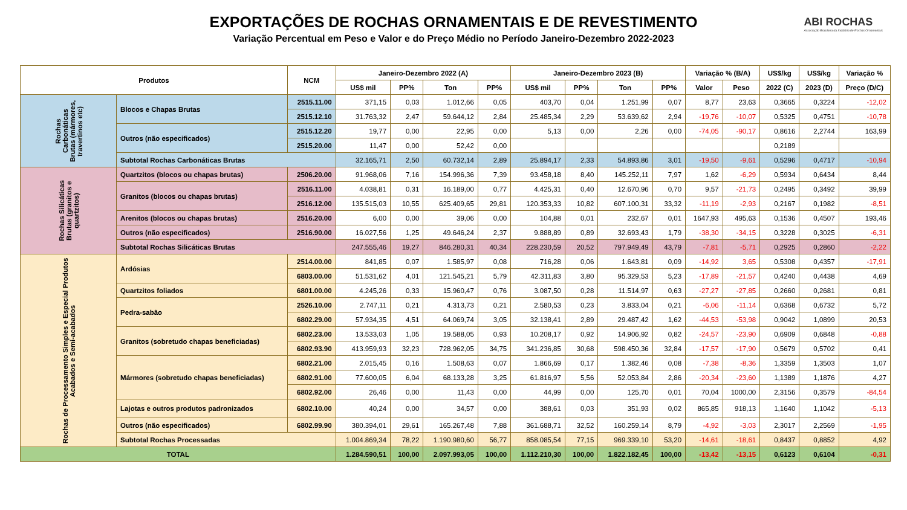EXPORTAÇÕES DE ROCHAS ORNAMENTAIS E DE REVESTIMENTO
Variação Percentual em Peso e Valor e do Preço Médio no Período Janeiro-Dezembro 2022-2023
ABI ROCHAS
Associação Brasileira da Indústria de Rochas Ornamentais
| Produtos | | NCM | Janeiro-Dezembro 2022 (A) | | | | Janeiro-Dezembro 2023 (B) | | | | Variação % (B/A) | | US$/kg | US$/kg | Variação % |
| --- | --- | --- | --- | --- | --- | --- | --- | --- | --- | --- | --- | --- | --- | --- | --- |
| | | | US$ mil | PP% | Ton | PP% | US$ mil | PP% | Ton | PP% | Valor | Peso | 2022 (C) | 2023 (D) | Preço (D/C) |
| Rochas Carbonáticas Brutas (mármores, travertinos etc) | Blocos e Chapas Brutas | 2515.11.00 | 371,15 | 0,03 | 1.012,66 | 0,05 | 403,70 | 0,04 | 1.251,99 | 0,07 | 8,77 | 23,63 | 0,3665 | 0,3224 | -12,02 |
| | | 2515.12.10 | 31.763,32 | 2,47 | 59.644,12 | 2,84 | 25.485,34 | 2,29 | 53.639,62 | 2,94 | -19,76 | -10,07 | 0,5325 | 0,4751 | -10,78 |
| | Outros (não especificados) | 2515.12.20 | 19,77 | 0,00 | 22,95 | 0,00 | 5,13 | 0,00 | 2,26 | 0,00 | -74,05 | -90,17 | 0,8616 | 2,2744 | 163,99 |
| | | 2515.20.00 | 11,47 | 0,00 | 52,42 | 0,00 | | | | | | | 0,2189 | | |
| | Subtotal Rochas Carbonáticas Brutas | | 32.165,71 | 2,50 | 60.732,14 | 2,89 | 25.894,17 | 2,33 | 54.893,86 | 3,01 | -19,50 | -9,61 | 0,5296 | 0,4717 | -10,94 |
| Rochas Silicáticas Brutas (granitos e quartzitos) | Quartzitos (blocos ou chapas brutas) | 2506.20.00 | 91.968,06 | 7,16 | 154.996,36 | 7,39 | 93.458,18 | 8,40 | 145.252,11 | 7,97 | 1,62 | -6,29 | 0,5934 | 0,6434 | 8,44 |
| | Granitos (blocos ou chapas brutas) | 2516.11.00 | 4.038,81 | 0,31 | 16.189,00 | 0,77 | 4.425,31 | 0,40 | 12.670,96 | 0,70 | 9,57 | -21,73 | 0,2495 | 0,3492 | 39,99 |
| | | 2516.12.00 | 135.515,03 | 10,55 | 625.409,65 | 29,81 | 120.353,33 | 10,82 | 607.100,31 | 33,32 | -11,19 | -2,93 | 0,2167 | 0,1982 | -8,51 |
| | Arenitos (blocos ou chapas brutas) | 2516.20.00 | 6,00 | 0,00 | 39,06 | 0,00 | 104,88 | 0,01 | 232,67 | 0,01 | 1647,93 | 495,63 | 0,1536 | 0,4507 | 193,46 |
| | Outros (não especificados) | 2516.90.00 | 16.027,56 | 1,25 | 49.646,24 | 2,37 | 9.888,89 | 0,89 | 32.693,43 | 1,79 | -38,30 | -34,15 | 0,3228 | 0,3025 | -6,31 |
| | Subtotal Rochas Silicáticas Brutas | | 247.555,46 | 19,27 | 846.280,31 | 40,34 | 228.230,59 | 20,52 | 797.949,49 | 43,79 | -7,81 | -5,71 | 0,2925 | 0,2860 | -2,22 |
| Rochas de Processamento Simples e Especial Produtos Acabados e Semi-acabados | Ardósias | 2514.00.00 | 841,85 | 0,07 | 1.585,97 | 0,08 | 716,28 | 0,06 | 1.643,81 | 0,09 | -14,92 | 3,65 | 0,5308 | 0,4357 | -17,91 |
| | | 6803.00.00 | 51.531,62 | 4,01 | 121.545,21 | 5,79 | 42.311,83 | 3,80 | 95.329,53 | 5,23 | -17,89 | -21,57 | 0,4240 | 0,4438 | 4,69 |
| | Quartzitos foliados | 6801.00.00 | 4.245,26 | 0,33 | 15.960,47 | 0,76 | 3.087,50 | 0,28 | 11.514,97 | 0,63 | -27,27 | -27,85 | 0,2660 | 0,2681 | 0,81 |
| | Pedra-sabão | 2526.10.00 | 2.747,11 | 0,21 | 4.313,73 | 0,21 | 2.580,53 | 0,23 | 3.833,04 | 0,21 | -6,06 | -11,14 | 0,6368 | 0,6732 | 5,72 |
| | | 6802.29.00 | 57.934,35 | 4,51 | 64.069,74 | 3,05 | 32.138,41 | 2,89 | 29.487,42 | 1,62 | -44,53 | -53,98 | 0,9042 | 1,0899 | 20,53 |
| | Granitos (sobretudo chapas beneficiadas) | 6802.23.00 | 13.533,03 | 1,05 | 19.588,05 | 0,93 | 10.208,17 | 0,92 | 14.906,92 | 0,82 | -24,57 | -23,90 | 0,6909 | 0,6848 | -0,88 |
| | | 6802.93.90 | 413.959,93 | 32,23 | 728.962,05 | 34,75 | 341.236,85 | 30,68 | 598.450,36 | 32,84 | -17,57 | -17,90 | 0,5679 | 0,5702 | 0,41 |
| | Mármores (sobretudo chapas beneficiadas) | 6802.21.00 | 2.015,45 | 0,16 | 1.508,63 | 0,07 | 1.866,69 | 0,17 | 1.382,46 | 0,08 | -7,38 | -8,36 | 1,3359 | 1,3503 | 1,07 |
| | | 6802.91.00 | 77.600,05 | 6,04 | 68.133,28 | 3,25 | 61.816,97 | 5,56 | 52.053,84 | 2,86 | -20,34 | -23,60 | 1,1389 | 1,1876 | 4,27 |
| | | 6802.92.00 | 26,46 | 0,00 | 11,43 | 0,00 | 44,99 | 0,00 | 125,70 | 0,01 | 70,04 | 1000,00 | 2,3156 | 0,3579 | -84,54 |
| | Lajotas e outros produtos padronizados | 6802.10.00 | 40,24 | 0,00 | 34,57 | 0,00 | 388,61 | 0,03 | 351,93 | 0,02 | 865,85 | 918,13 | 1,1640 | 1,1042 | -5,13 |
| | Outros (não especificados) | 6802.99.90 | 380.394,01 | 29,61 | 165.267,48 | 7,88 | 361.688,71 | 32,52 | 160.259,14 | 8,79 | -4,92 | -3,03 | 2,3017 | 2,2569 | -1,95 |
| | Subtotal Rochas Processadas | | 1.004.869,34 | 78,22 | 1.190.980,60 | 56,77 | 858.085,54 | 77,15 | 969.339,10 | 53,20 | -14,61 | -18,61 | 0,8437 | 0,8852 | 4,92 |
| TOTAL | | | 1.284.590,51 | 100,00 | 2.097.993,05 | 100,00 | 1.112.210,30 | 100,00 | 1.822.182,45 | 100,00 | -13,42 | -13,15 | 0,6123 | 0,6104 | -0,31 |